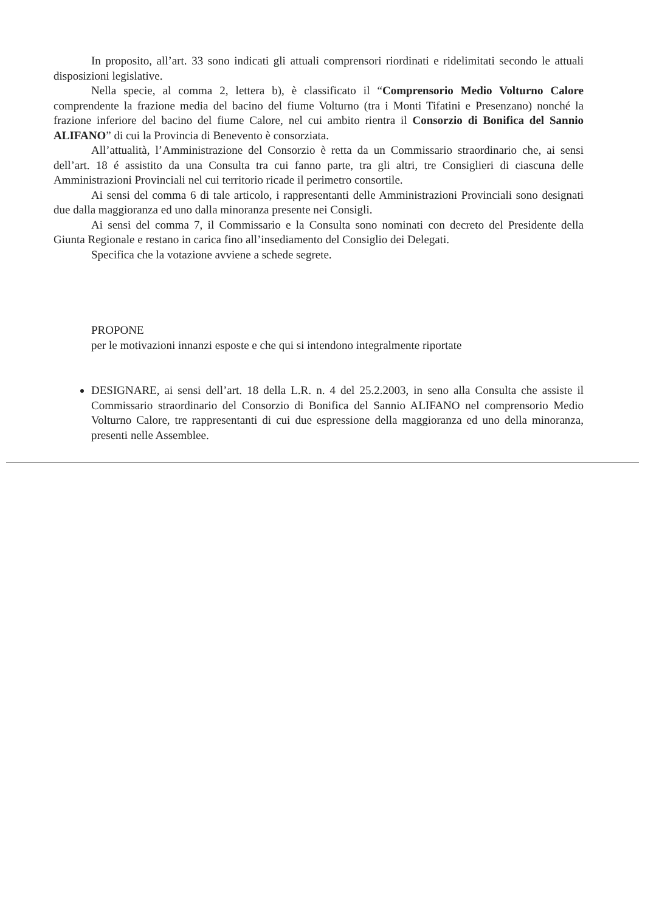In proposito, all’art. 33 sono indicati gli attuali comprensori riordinati e ridelimitati secondo le attuali disposizioni legislative.
Nella specie, al comma 2, lettera b), è classificato il “Comprensorio Medio Volturno Calore comprendente la frazione media del bacino del fiume Volturno (tra i Monti Tifatini e Presenzano) nonché la frazione inferiore del bacino del fiume Calore, nel cui ambito rientra il Consorzio di Bonifica del Sannio ALIFANO” di cui la Provincia di Benevento è consorziata.
All’attualità, l’Amministrazione del Consorzio è retta da un Commissario straordinario che, ai sensi dell’art. 18 é assistito da una Consulta tra cui fanno parte, tra gli altri, tre Consiglieri di ciascuna delle Amministrazioni Provinciali nel cui territorio ricade il perimetro consortile.
Ai sensi del comma 6 di tale articolo, i rappresentanti delle Amministrazioni Provinciali sono designati due dalla maggioranza ed uno dalla minoranza presente nei Consigli.
Ai sensi del comma 7, il Commissario e la Consulta sono nominati con decreto del Presidente della Giunta Regionale e restano in carica fino all’insediamento del Consiglio dei Delegati.
Specifica che la votazione avviene a schede segrete.
PROPONE
per le motivazioni innanzi esposte e che qui si intendono integralmente riportate
DESIGNARE, ai sensi dell’art. 18 della L.R. n. 4 del 25.2.2003, in seno alla Consulta che assiste il Commissario straordinario del Consorzio di Bonifica del Sannio ALIFANO nel comprensorio Medio Volturno Calore, tre rappresentanti di cui due espressione della maggioranza ed uno della minoranza, presenti nelle Assemblee.